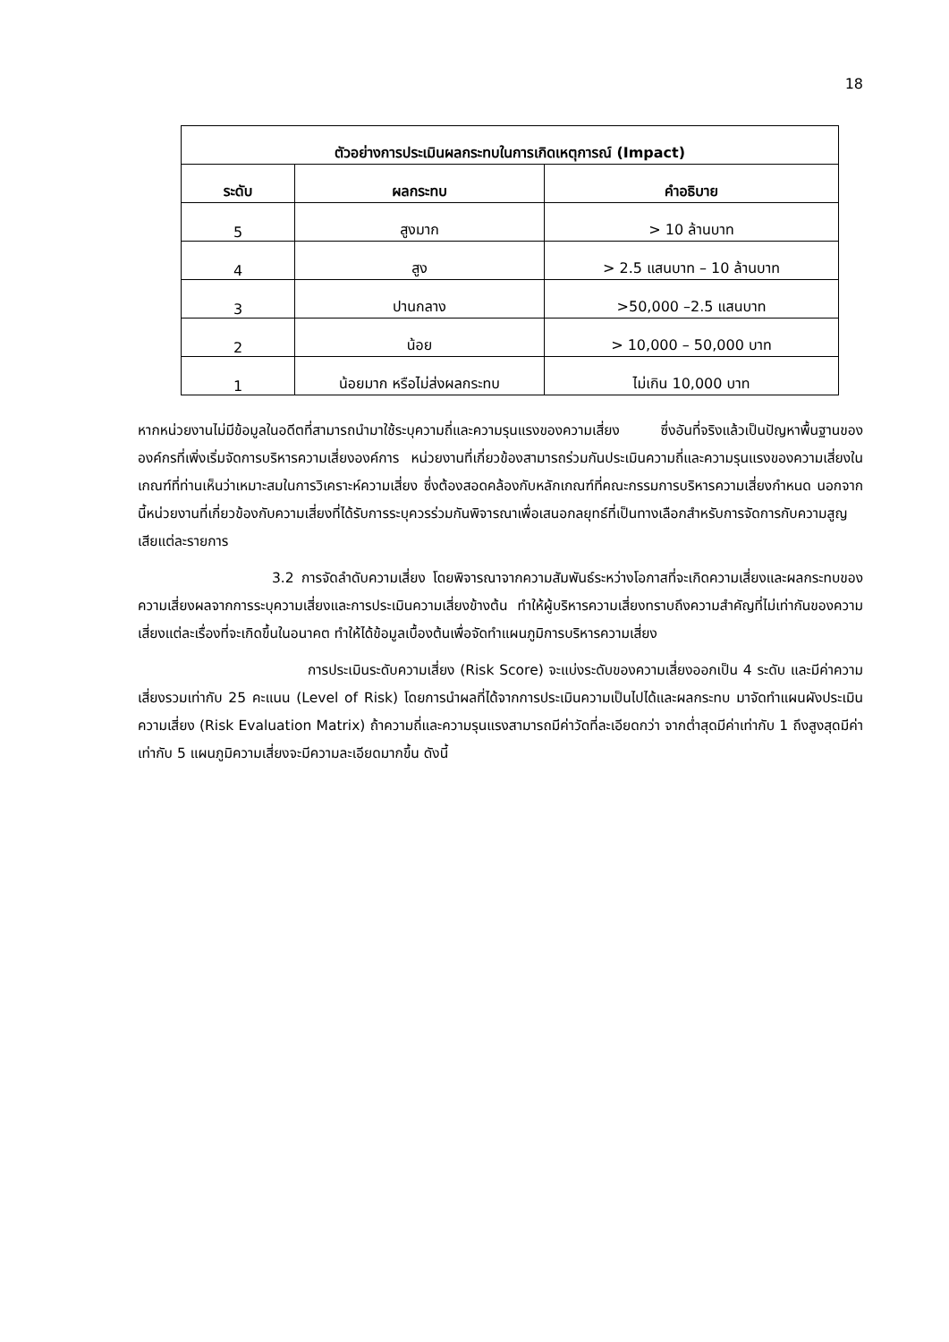18
| ตัวอย่างการประเมินผลกระทบในการเกิดเหตุการณ์ (Impact) | | |
| --- | --- | --- |
| ระดับ | ผลกระทบ | คำอธิบาย |
| 5 | สูงมาก | > 10 ล้านบาท |
| 4 | สูง | > 2.5 แสนบาท – 10 ล้านบาท |
| 3 | ปานกลาง | >50,000 –2.5 แสนบาท |
| 2 | น้อย | > 10,000 – 50,000 บาท |
| 1 | น้อยมาก หรือไม่ส่งผลกระทบ | ไม่เกิน 10,000 บาท |
หากหน่วยงานไม่มีข้อมูลในอดีตที่สามารถนำมาใช้ระบุความถี่และความรุนแรงของความเสี่ยง ซึ่งอันที่จริงแล้วเป็นปัญหาพื้นฐานขององค์กรที่เพิ่งเริ่มจัดการบริหารความเสี่ยงองค์การ หน่วยงานที่เกี่ยวข้องสามารถร่วมกันประเมินความถี่และความรุนแรงของความเสี่ยงในเกณฑ์ที่ท่านเห็นว่าเหมาะสมในการวิเคราะห์ความเสี่ยง ซึ่งต้องสอดคล้องกับหลักเกณฑ์ที่คณะกรรมการบริหารความเสี่ยงกำหนด นอกจากนี้หน่วยงานที่เกี่ยวข้องกับความเสี่ยงที่ได้รับการระบุควรร่วมกันพิจารณาเพื่อเสนอกลยุทธ์ที่เป็นทางเลือกสำหรับการจัดการกับความสูญเสียแต่ละรายการ
3.2 การจัดลำดับความเสี่ยง โดยพิจารณาจากความสัมพันธ์ระหว่างโอกาสที่จะเกิดความเสี่ยงและผลกระทบของความเสี่ยงผลจากการระบุความเสี่ยงและการประเมินความเสี่ยงข้างต้น ทำให้ผู้บริหารความเสี่ยงทราบถึงความสำคัญที่ไม่เท่ากันของความเสี่ยงแต่ละเรื่องที่จะเกิดขึ้นในอนาคต ทำให้ได้ข้อมูลเบื้องต้นเพื่อจัดทำแผนภูมิการบริหารความเสี่ยง
การประเมินระดับความเสี่ยง (Risk Score) จะแบ่งระดับของความเสี่ยงออกเป็น 4 ระดับ และมีค่าความเสี่ยงรวมเท่ากับ 25 คะแนน (Level of Risk) โดยการนำผลที่ได้จากการประเมินความเป็นไปได้และผลกระทบ มาจัดทำแผนผังประเมินความเสี่ยง (Risk Evaluation Matrix) ถ้าความถี่และความรุนแรงสามารถมีค่าวัดที่ละเอียดกว่า จากต่ำสุดมีค่าเท่ากับ 1 ถึงสูงสุดมีค่าเท่ากับ 5 แผนภูมิความเสี่ยงจะมีความละเอียดมากขึ้น ดังนี้